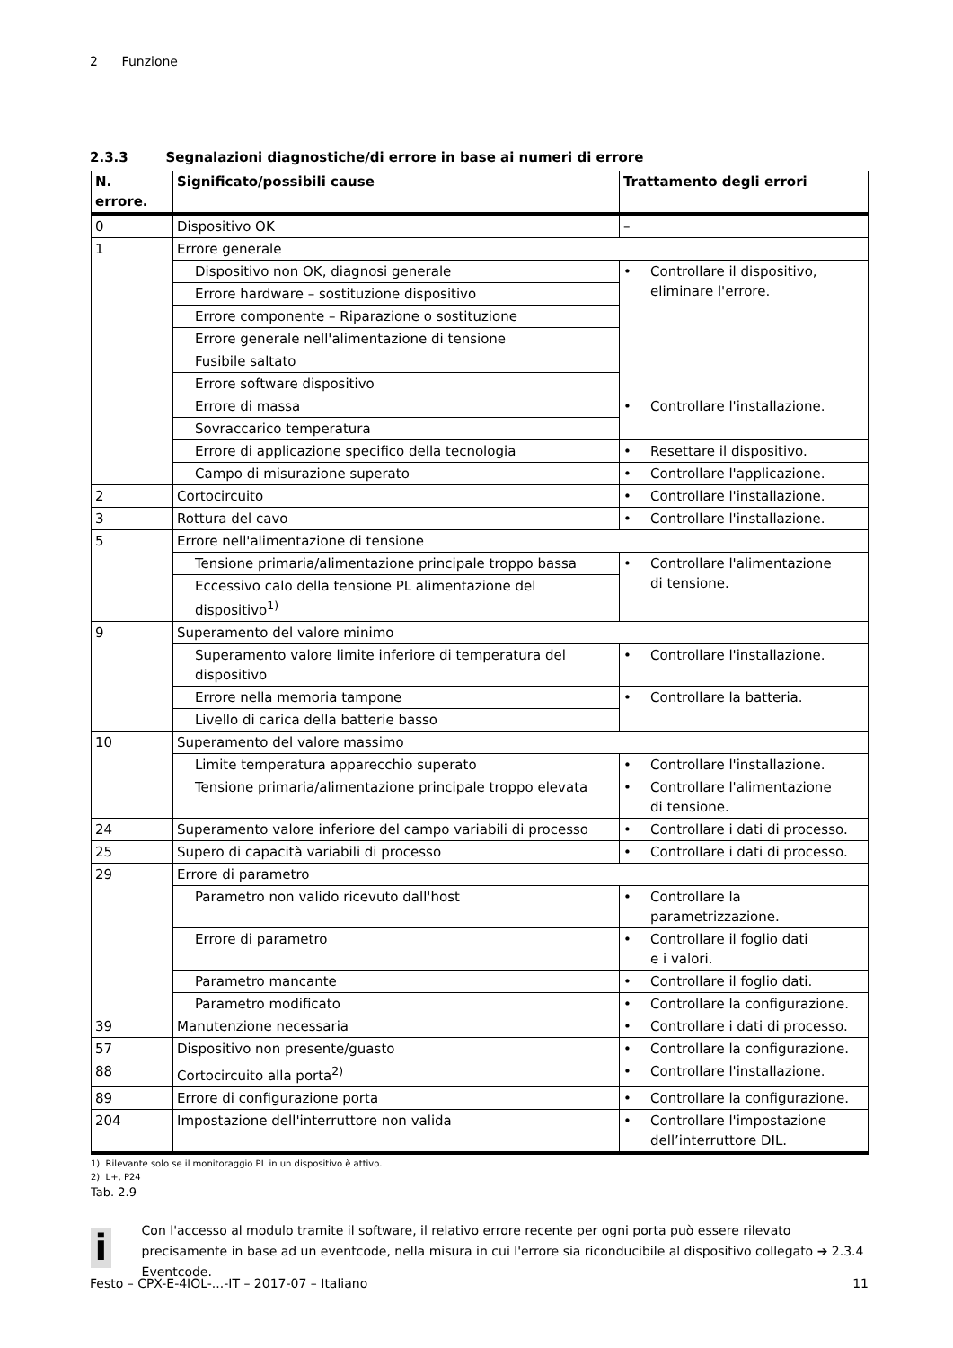2 Funzione
2.3.3 Segnalazioni diagnostiche/di errore in base ai numeri di errore
| N. errore. | Significato/possibili cause | Trattamento degli errori |
| --- | --- | --- |
| 0 | Dispositivo OK | – |
| 1 | Errore generale | |
| | Dispositivo non OK, diagnosi generale | • Controllare il dispositivo, eliminare l'errore. |
| | Errore hardware – sostituzione dispositivo | |
| | Errore componente – Riparazione o sostituzione | |
| | Errore generale nell'alimentazione di tensione | |
| | Fusibile saltato | |
| | Errore software dispositivo | |
| | Errore di massa | • Controllare l'installazione. |
| | Sovraccarico temperatura | |
| | Errore di applicazione specifico della tecnologia | • Resettare il dispositivo. |
| | Campo di misurazione superato | • Controllare l'applicazione. |
| 2 | Cortocircuito | • Controllare l'installazione. |
| 3 | Rottura del cavo | • Controllare l'installazione. |
| 5 | Errore nell'alimentazione di tensione | |
| | Tensione primaria/alimentazione principale troppo bassa | • Controllare l'alimentazione di tensione. |
| | Eccessivo calo della tensione PL alimentazione del dispositivo<sup>1)</sup> | |
| 9 | Superamento del valore minimo | |
| | Superamento valore limite inferiore di temperatura del dispositivo | • Controllare l'installazione. |
| | Errore nella memoria tampone | • Controllare la batteria. |
| | Livello di carica della batterie basso | |
| 10 | Superamento del valore massimo | |
| | Limite temperatura apparecchio superato | • Controllare l'installazione. |
| | Tensione primaria/alimentazione principale troppo elevata | • Controllare l'alimentazione di tensione. |
| 24 | Superamento valore inferiore del campo variabili di processo | • Controllare i dati di processo. |
| 25 | Supero di capacità variabili di processo | • Controllare i dati di processo. |
| 29 | Errore di parametro | |
| | Parametro non valido ricevuto dall'host | • Controllare la parametrizzazione. |
| | Errore di parametro | • Controllare il foglio dati e i valori. |
| | Parametro mancante | • Controllare il foglio dati. |
| | Parametro modificato | • Controllare la configurazione. |
| 39 | Manutenzione necessaria | • Controllare i dati di processo. |
| 57 | Dispositivo non presente/guasto | • Controllare la configurazione. |
| 88 | Cortocircuito alla porta<sup>2)</sup> | • Controllare l'installazione. |
| 89 | Errore di configurazione porta | • Controllare la configurazione. |
| 204 | Impostazione dell'interruttore non valida | • Controllare l'impostazione dell’interruttore DIL. |
1) Rilevante solo se il monitoraggio PL in un dispositivo è attivo.
2) L+, P24
Tab. 2.9
i
Con l'accesso al modulo tramite il software, il relativo errore recente per ogni porta può essere rilevato precisamente in base ad un eventcode, nella misura in cui l'errore sia riconducibile al dispositivo collegato ➔ 2.3.4 Eventcode.
Festo – CPX-E-4IOL-...-IT – 2017-07 – Italiano 11